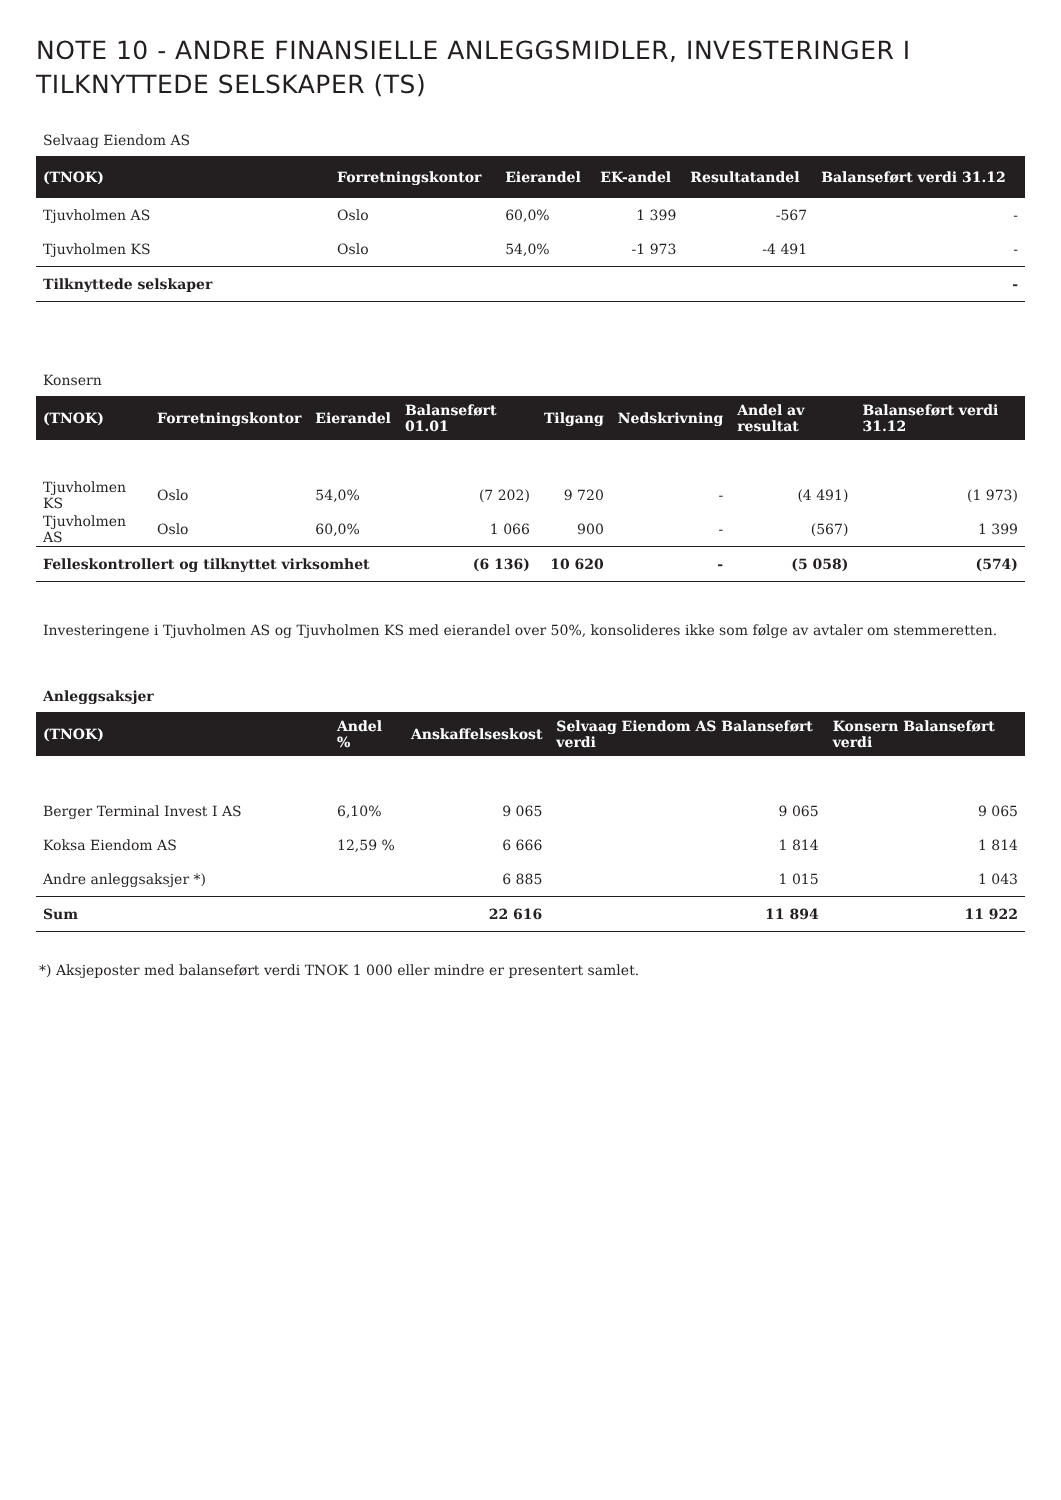NOTE 10 - ANDRE FINANSIELLE ANLEGGSMIDLER, INVESTERINGER I TILKNYTTEDE SELSKAPER (TS)
Selvaag Eiendom AS
| (TNOK) | Forretningskontor | Eierandel | EK-andel | Resultatandel | Balanseført verdi 31.12 |
| --- | --- | --- | --- | --- | --- |
| Tjuvholmen AS | Oslo | 60,0% | 1 399 | -567 | - |
| Tjuvholmen KS | Oslo | 54,0% | -1 973 | -4 491 | - |
| Tilknyttede selskaper | | | | | - |
Konsern
| (TNOK) | Forretningskontor | Eierandel | Balanseført 01.01 | Tilgang | Nedskrivning | Andel av resultat | Balanseført verdi 31.12 |
| --- | --- | --- | --- | --- | --- | --- | --- |
| Tjuvholmen KS | Oslo | 54,0% | (7 202) | 9 720 | - | (4 491) | (1 973) |
| Tjuvholmen AS | Oslo | 60,0% | 1 066 | 900 | - | (567) | 1 399 |
| Felleskontrollert og tilknyttet virksomhet | | | (6 136) | 10 620 | - | (5 058) | (574) |
Investeringene i Tjuvholmen AS og Tjuvholmen KS med eierandel over 50%, konsolideres ikke som følge av avtaler om stemmeretten.
Anleggsaksjer
| (TNOK) | Andel % | Anskaffelseskost | Selvaag Eiendom AS Balanseført verdi | Konsern Balanseført verdi |
| --- | --- | --- | --- | --- |
| Berger Terminal Invest I AS | 6,10% | 9 065 | 9 065 | 9 065 |
| Koksa Eiendom AS | 12,59 % | 6 666 | 1 814 | 1 814 |
| Andre anleggsaksjer *) | | 6 885 | 1 015 | 1 043 |
| Sum | | 22 616 | 11 894 | 11 922 |
*) Aksjeposter med balanseført verdi TNOK 1 000 eller mindre er presentert samlet.